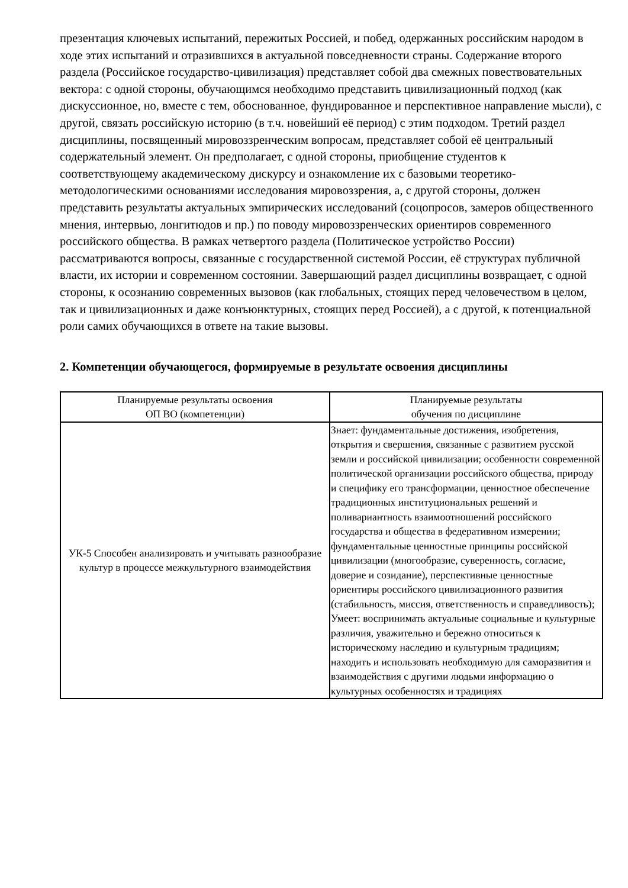презентация ключевых испытаний, пережитых Россией, и побед, одержанных российским народом в ходе этих испытаний и отразившихся в актуальной повседневности страны. Содержание второго раздела (Российское государство-цивилизация) представляет собой два смежных повествовательных вектора: с одной стороны, обучающимся необходимо представить цивилизационный подход (как дискуссионное, но, вместе с тем, обоснованное, фундированное и перспективное направление мысли), с другой, связать российскую историю (в т.ч. новейший её период) с этим подходом. Третий раздел дисциплины, посвященный мировоззренческим вопросам, представляет собой её центральный содержательный элемент. Он предполагает, с одной стороны, приобщение студентов к соответствующему академическому дискурсу и ознакомление их с базовыми теоретико-методологическими основаниями исследования мировоззрения, а, с другой стороны, должен представить результаты актуальных эмпирических исследований (соцопросов, замеров общественного мнения, интервью, лонгитюдов и пр.) по поводу мировоззренческих ориентиров современного российского общества. В рамках четвертого раздела (Политическое устройство России) рассматриваются вопросы, связанные с государственной системой России, её структурах публичной власти, их истории и современном состоянии. Завершающий раздел дисциплины возвращает, с одной стороны, к осознанию современных вызовов (как глобальных, стоящих перед человечеством в целом, так и цивилизационных и даже конъюнктурных, стоящих перед Россией), а с другой, к потенциальной роли самих обучающихся в ответе на такие вызовы.
2. Компетенции обучающегося, формируемые в результате освоения дисциплины
| Планируемые результаты освоения ОП ВО (компетенции) | Планируемые результаты обучения по дисциплине |
| --- | --- |
| УК-5 Способен анализировать и учитывать разнообразие культур в процессе межкультурного взаимодействия | Знает: фундаментальные достижения, изобретения, открытия и свершения, связанные с развитием русской земли и российской цивилизации; особенности современной политической организации российского общества, природу и специфику его трансформации, ценностное обеспечение традиционных институциональных решений и поливариантность взаимоотношений российского государства и общества в федеративном измерении; фундаментальные ценностные принципы российской цивилизации (многообразие, суверенность, согласие, доверие и созидание), перспективные ценностные ориентиры российского цивилизационного развития (стабильность, миссия, ответственность и справедливость); Умеет: воспринимать актуальные социальные и культурные различия, уважительно и бережно относиться к историческому наследию и культурным традициям; находить и использовать необходимую для саморазвития и взаимодействия с другими людьми информацию о культурных особенностях и традициях |